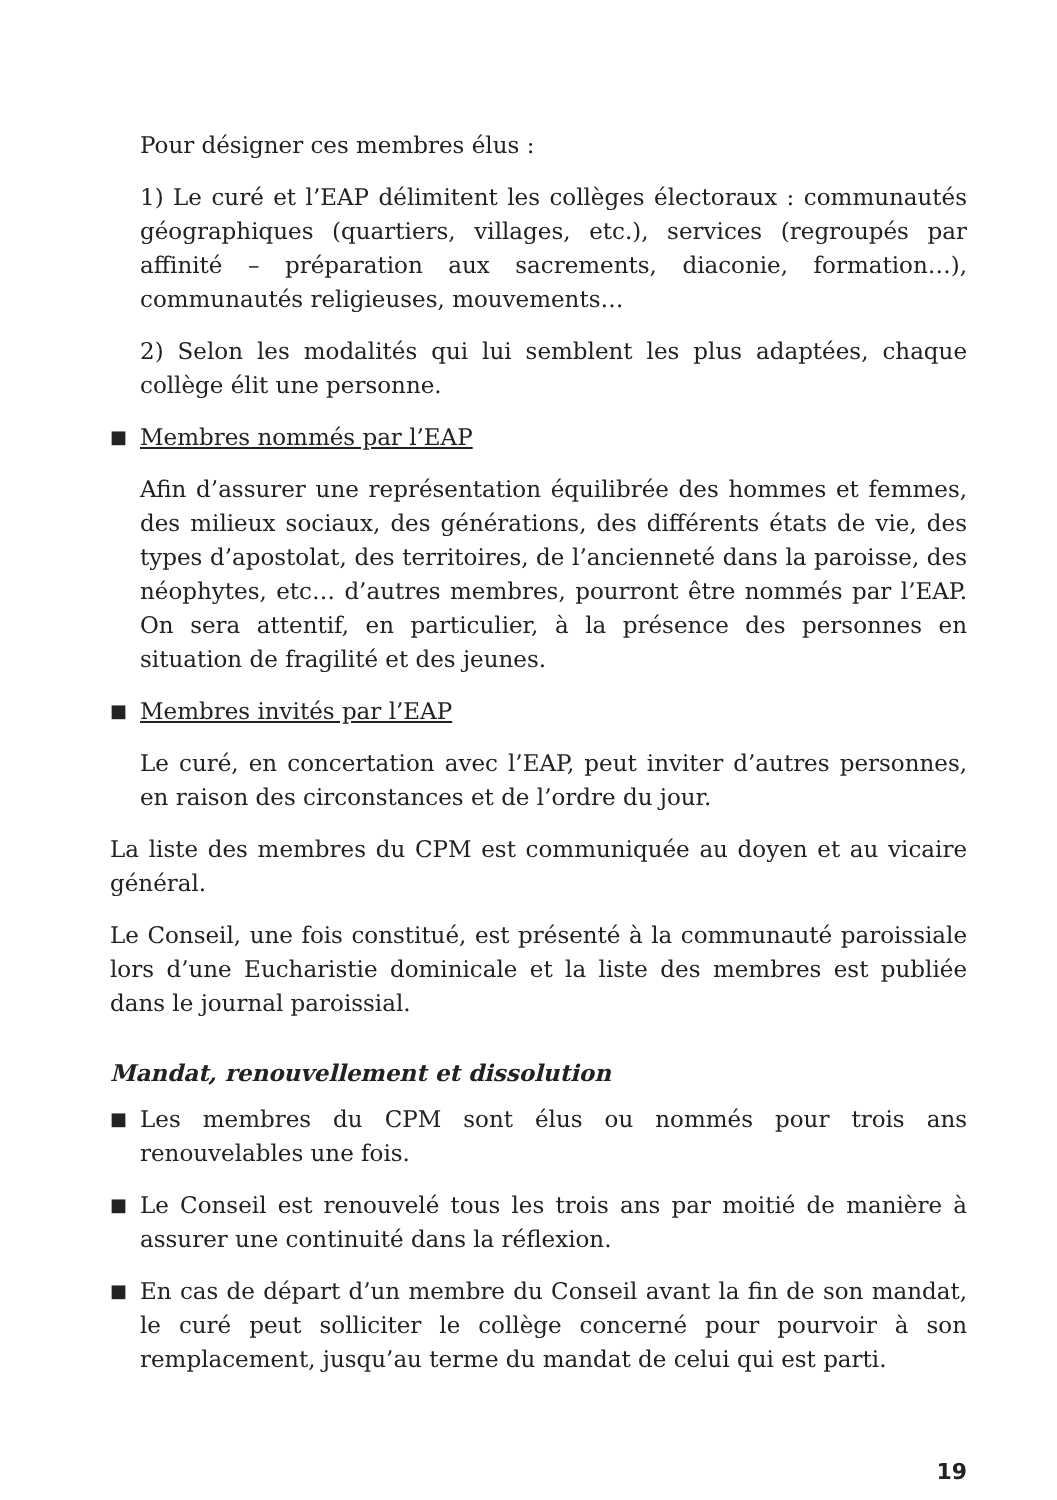Pour désigner ces membres élus :
1) Le curé et l’EAP délimitent les collèges électoraux : communautés géographiques (quartiers, villages, etc.), services (regroupés par affinité – préparation aux sacrements, diaconie, formation…), communautés religieuses, mouvements…
2) Selon les modalités qui lui semblent les plus adaptées, chaque collège élit une personne.
■
Membres nommés par l’EAP
Afin d’assurer une représentation équilibrée des hommes et femmes, des milieux sociaux, des générations, des différents états de vie, des types d’apostolat, des territoires, de l’ancienneté dans la paroisse, des néophytes, etc… d’autres membres, pourront être nommés par l’EAP. On sera attentif, en particulier, à la présence des personnes en situation de fragilité et des jeunes.
■
Membres invités par l’EAP
Le curé, en concertation avec l’EAP, peut inviter d’autres personnes, en raison des circonstances et de l’ordre du jour.
La liste des membres du CPM est communiquée au doyen et au vicaire général.
Le Conseil, une fois constitué, est présenté à la communauté paroissiale lors d’une Eucharistie dominicale et la liste des membres est publiée dans le journal paroissial.
Mandat, renouvellement et dissolution
■
Les membres du CPM sont élus ou nommés pour trois ans renouvelables une fois.
■
Le Conseil est renouvelé tous les trois ans par moitié de manière à assurer une continuité dans la réflexion.
■
En cas de départ d’un membre du Conseil avant la fin de son mandat, le curé peut solliciter le collège concerné pour pourvoir à son remplacement, jusqu’au terme du mandat de celui qui est parti.
19